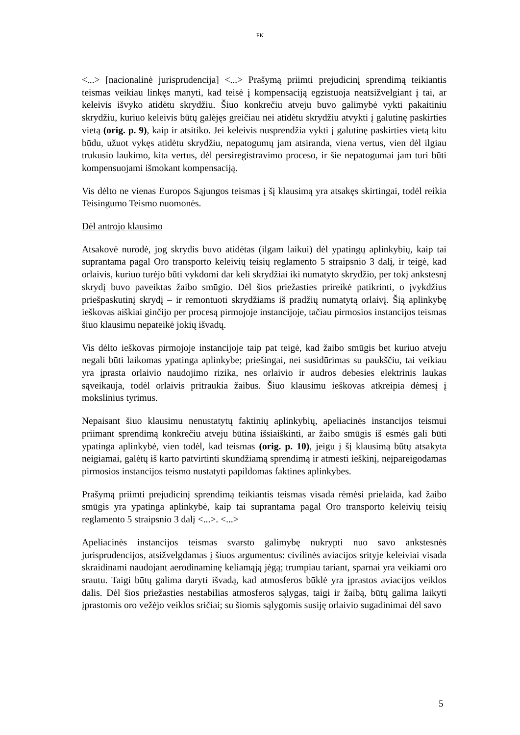FK
<...> [nacionalinė jurisprudencija] <...> Prašymą priimti prejudicinį sprendimą teikiantis teismas veikiau linkęs manyti, kad teisė į kompensaciją egzistuoja neatsižvelgiant į tai, ar keleivis išvyko atidėtu skrydžiu. Šiuo konkrečiu atveju buvo galimybė vykti pakaitiniu skrydžiu, kuriuo keleivis būtų galėjęs greičiau nei atidėtu skrydžiu atvykti į galutinę paskirties vietą (orig. p. 9), kaip ir atsitiko. Jei keleivis nusprendžia vykti į galutinę paskirties vietą kitu būdu, užuot vykęs atidėtu skrydžiu, nepatogumų jam atsiranda, viena vertus, vien dėl ilgiau trukusio laukimo, kita vertus, dėl persiregistravimo proceso, ir šie nepatogumai jam turi būti kompensuojami išmokant kompensaciją.
Vis dėlto ne vienas Europos Sąjungos teismas į šį klausimą yra atsakęs skirtingai, todėl reikia Teisingumo Teismo nuomonės.
Dėl antrojo klausimo
Atsakovė nurodė, jog skrydis buvo atidėtas (ilgam laikui) dėl ypatingų aplinkybių, kaip tai suprantama pagal Oro transporto keleivių teisių reglamento 5 straipsnio 3 dalį, ir teigė, kad orlaivis, kuriuo turėjo būti vykdomi dar keli skrydžiai iki numatyto skrydžio, per tokį ankstesnį skrydį buvo paveiktas žaibo smūgio. Dėl šios priežasties prireikė patikrinti, o įvykdžius priešpaskutinį skrydį – ir remontuoti skrydžiams iš pradžių numatytą orlaivį. Šią aplinkybę ieškovas aiškiai ginčijo per procesą pirmojoje instancijoje, tačiau pirmosios instancijos teismas šiuo klausimu nepateikė jokių išvadų.
Vis dėlto ieškovas pirmojoje instancijoje taip pat teigė, kad žaibo smūgis bet kuriuo atveju negali būti laikomas ypatinga aplinkybe; priešingai, nei susidūrimas su paukščiu, tai veikiau yra įprasta orlaivio naudojimo rizika, nes orlaivio ir audros debesies elektrinis laukas sąveikauja, todėl orlaivis pritraukia žaibus. Šiuo klausimu ieškovas atkreipia dėmesį į mokslinius tyrimus.
Nepaisant šiuo klausimu nenustatytų faktinių aplinkybių, apeliacinės instancijos teismui priimant sprendimą konkrečiu atveju būtina išsiaiškinti, ar žaibo smūgis iš esmės gali būti ypatinga aplinkybė, vien todėl, kad teismas (orig. p. 10), jeigu į šį klausimą būtų atsakyta neigiamai, galėtų iš karto patvirtinti skundžiamą sprendimą ir atmesti ieškinį, neįpareigodamas pirmosios instancijos teismo nustatyti papildomas faktines aplinkybes.
Prašymą priimti prejudicinį sprendimą teikiantis teismas visada rėmėsi prielaida, kad žaibo smūgis yra ypatinga aplinkybė, kaip tai suprantama pagal Oro transporto keleivių teisių reglamento 5 straipsnio 3 dalį <...>. <...>
Apeliacinės instancijos teismas svarsto galimybę nukrypti nuo savo ankstesnės jurisprudencijos, atsižvelgdamas į šiuos argumentus: civilinės aviacijos srityje keleiviai visada skraidinami naudojant aerodinaminę keliamąją jėgą; trumpiau tariant, sparnai yra veikiami oro srautu. Taigi būtų galima daryti išvadą, kad atmosferos būklė yra įprastos aviacijos veiklos dalis. Dėl šios priežasties nestabilias atmosferos sąlygas, taigi ir žaibą, būtų galima laikyti įprastomis oro vežėjo veiklos sričiai; su šiomis sąlygomis susiję orlaivio sugadinimai dėl savo
5